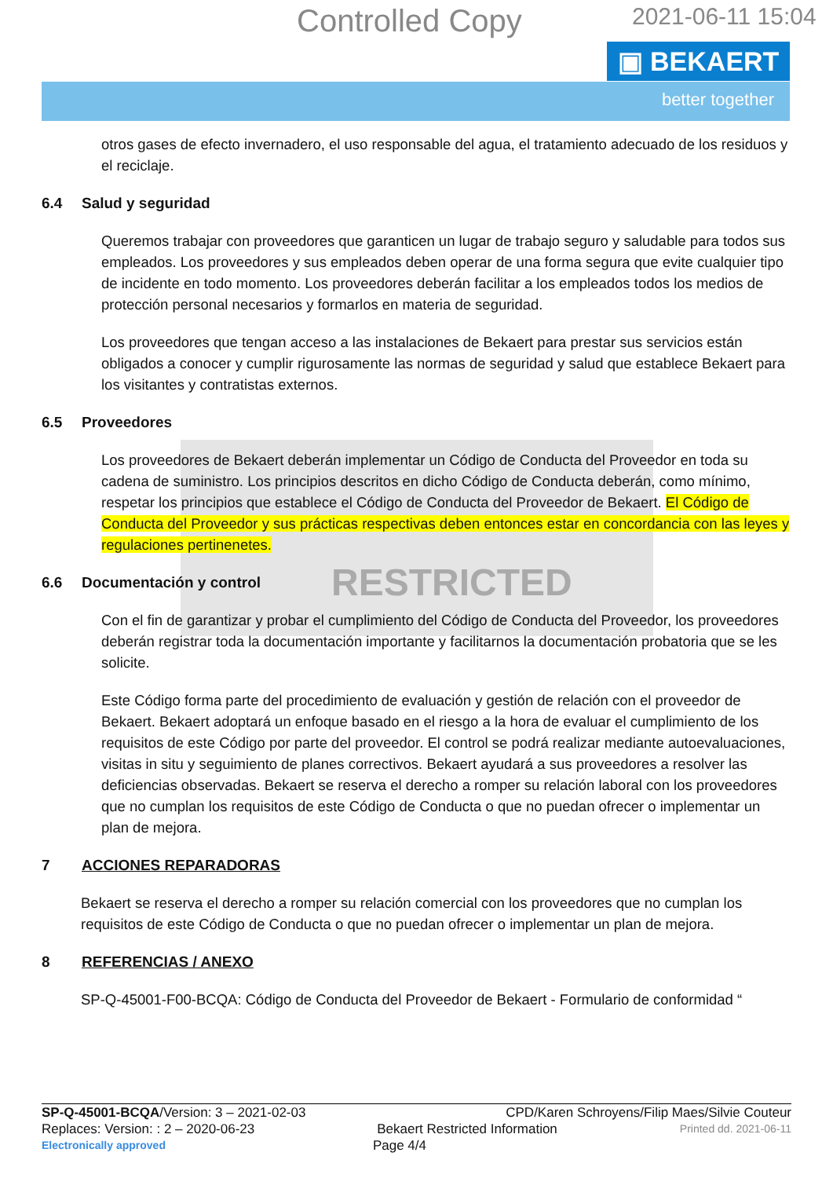Controlled Copy 2021-06-11 15:04
▣ BEKAERT
better together
otros gases de efecto invernadero, el uso responsable del agua, el tratamiento adecuado de los residuos y el reciclaje.
6.4 Salud y seguridad
Queremos trabajar con proveedores que garanticen un lugar de trabajo seguro y saludable para todos sus empleados. Los proveedores y sus empleados deben operar de una forma segura que evite cualquier tipo de incidente en todo momento. Los proveedores deberán facilitar a los empleados todos los medios de protección personal necesarios y formarlos en materia de seguridad.
Los proveedores que tengan acceso a las instalaciones de Bekaert para prestar sus servicios están obligados a conocer y cumplir rigurosamente las normas de seguridad y salud que establece Bekaert para los visitantes y contratistas externos.
6.5 Proveedores
Los proveedores de Bekaert deberán implementar un Código de Conducta del Proveedor en toda su cadena de suministro. Los principios descritos en dicho Código de Conducta deberán, como mínimo, respetar los principios que establece el Código de Conducta del Proveedor de Bekaert. El Código de Conducta del Proveedor y sus prácticas respectivas deben entonces estar en concordancia con las leyes y regulaciones pertinenetes.
6.6 Documentación y control RESTRICTED
Con el fin de garantizar y probar el cumplimiento del Código de Conducta del Proveedor, los proveedores deberán registrar toda la documentación importante y facilitarnos la documentación probatoria que se les solicite.
Este Código forma parte del procedimiento de evaluación y gestión de relación con el proveedor de Bekaert. Bekaert adoptará un enfoque basado en el riesgo a la hora de evaluar el cumplimiento de los requisitos de este Código por parte del proveedor. El control se podrá realizar mediante autoevaluaciones, visitas in situ y seguimiento de planes correctivos. Bekaert ayudará a sus proveedores a resolver las deficiencias observadas. Bekaert se reserva el derecho a romper su relación laboral con los proveedores que no cumplan los requisitos de este Código de Conducta o que no puedan ofrecer o implementar un plan de mejora.
7 ACCIONES REPARADORAS
Bekaert se reserva el derecho a romper su relación comercial con los proveedores que no cumplan los requisitos de este Código de Conducta o que no puedan ofrecer o implementar un plan de mejora.
8 REFERENCIAS / ANEXO
SP-Q-45001-F00-BCQA: Código de Conducta del Proveedor de Bekaert - Formulario de conformidad “
SP-Q-45001-BCQA/Version: 3 – 2021-02-03 CPD/Karen Schroyens/Filip Maes/Silvie Couteur
Replaces: Version: : 2 – 2020-06-23 Bekaert Restricted Information Printed dd. 2021-06-11
Electronically approved Page 4/4